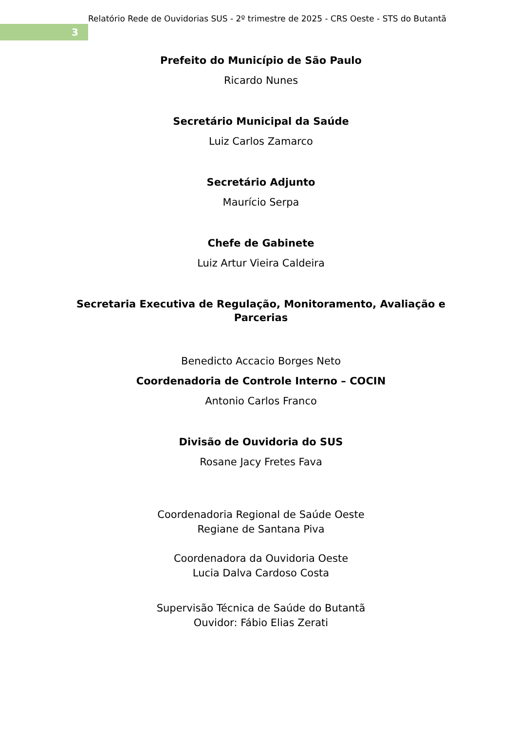Relatório Rede de Ouvidorias SUS - 2º trimestre de 2025 - CRS Oeste - STS do Butantã
3
Prefeito do Município de São Paulo
Ricardo Nunes
Secretário Municipal da Saúde
Luiz Carlos Zamarco
Secretário Adjunto
Maurício Serpa
Chefe de Gabinete
Luiz Artur Vieira Caldeira
Secretaria Executiva de Regulação, Monitoramento, Avaliação e Parcerias
Benedicto Accacio Borges Neto
Coordenadoria de Controle Interno – COCIN
Antonio Carlos Franco
Divisão de Ouvidoria do SUS
Rosane Jacy Fretes Fava
Coordenadoria Regional de Saúde Oeste
Regiane de Santana Piva
Coordenadora da Ouvidoria Oeste
Lucia Dalva Cardoso Costa
Supervisão Técnica de Saúde do Butantã
Ouvidor: Fábio Elias Zerati